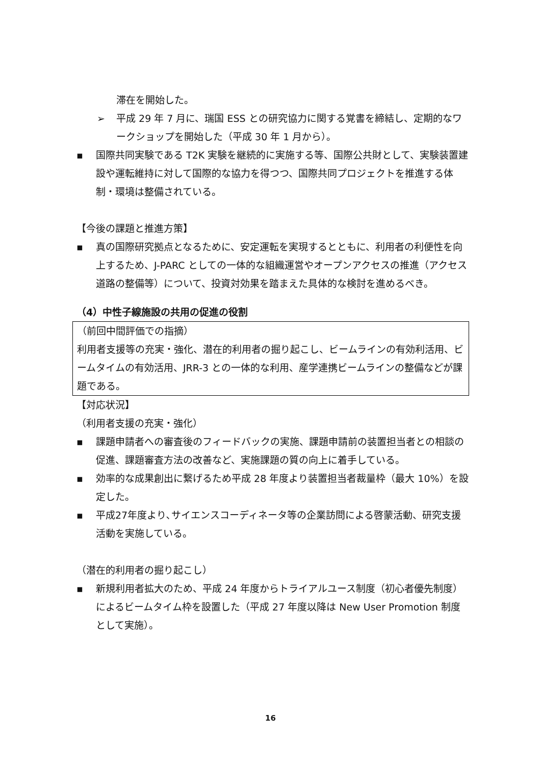滞在を開始した。
➢ 平成 29 年 7 月に、瑞国 ESS との研究協力に関する覚書を締結し、定期的なワークショップを開始した（平成 30 年 1 月から）。
▪ 国際共同実験である T2K 実験を継続的に実施する等、国際公共財として、実験装置建設や運転維持に対して国際的な協力を得つつ、国際共同プロジェクトを推進する体制・環境は整備されている。
【今後の課題と推進方策】
▪ 真の国際研究拠点となるために、安定運転を実現するとともに、利用者の利便性を向上するため、J-PARC としての一体的な組織運営やオープンアクセスの推進（アクセス道路の整備等）について、投資対効果を踏まえた具体的な検討を進めるべき。
（4）中性子線施設の共用の促進の役割
（前回中間評価での指摘）
利用者支援等の充実・強化、潜在的利用者の掘り起こし、ビームラインの有効利活用、ビームタイムの有効活用、JRR-3 との一体的な利用、産学連携ビームラインの整備などが課題である。
【対応状況】
（利用者支援の充実・強化）
▪ 課題申請者への審査後のフィードバックの実施、課題申請前の装置担当者との相談の促進、課題審査方法の改善など、実施課題の質の向上に着手している。
▪ 効率的な成果創出に繋げるため平成 28 年度より装置担当者裁量枠（最大 10%）を設定した。
▪ 平成27年度より､サイエンスコーディネータ等の企業訪問による啓蒙活動、研究支援活動を実施している。
（潜在的利用者の掘り起こし）
▪ 新規利用者拡大のため、平成 24 年度からトライアルユース制度（初心者優先制度）によるビームタイム枠を設置した（平成 27 年度以降は New User Promotion 制度として実施）。
16